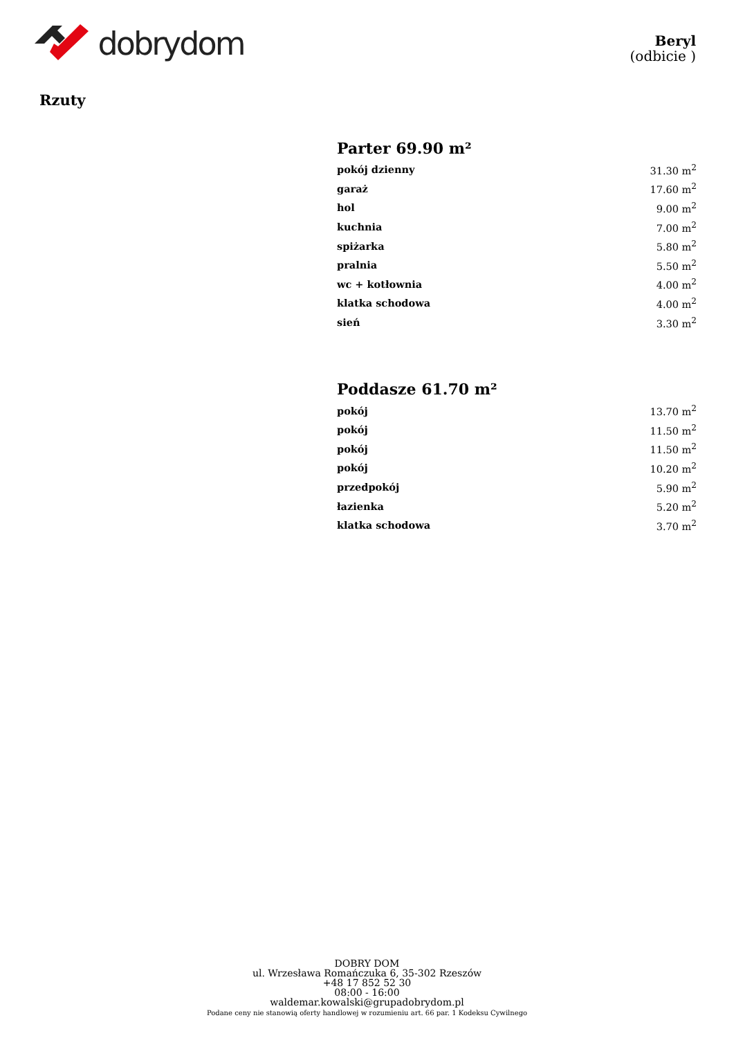dobrydom
Beryl
(odbicie )
Rzuty
Parter 69.90 m²
| pokój dzienny | 31.30 m<sup>2</sup> |
| garaż | 17.60 m<sup>2</sup> |
| hol | 9.00 m<sup>2</sup> |
| kuchnia | 7.00 m<sup>2</sup> |
| spiżarka | 5.80 m<sup>2</sup> |
| pralnia | 5.50 m<sup>2</sup> |
| wc + kotłownia | 4.00 m<sup>2</sup> |
| klatka schodowa | 4.00 m<sup>2</sup> |
| sień | 3.30 m<sup>2</sup> |
Poddasze 61.70 m²
| pokój | 13.70 m<sup>2</sup> |
| pokój | 11.50 m<sup>2</sup> |
| pokój | 11.50 m<sup>2</sup> |
| pokój | 10.20 m<sup>2</sup> |
| przedpokój | 5.90 m<sup>2</sup> |
| łazienka | 5.20 m<sup>2</sup> |
| klatka schodowa | 3.70 m<sup>2</sup> |
DOBRY DOM
ul. Wrzesława Romańczuka 6, 35-302 Rzeszów
+48 17 852 52 30
08:00 - 16:00
waldemar.kowalski@grupadobrydom.pl
Podane ceny nie stanowią oferty handlowej w rozumieniu art. 66 par. 1 Kodeksu Cywilnego